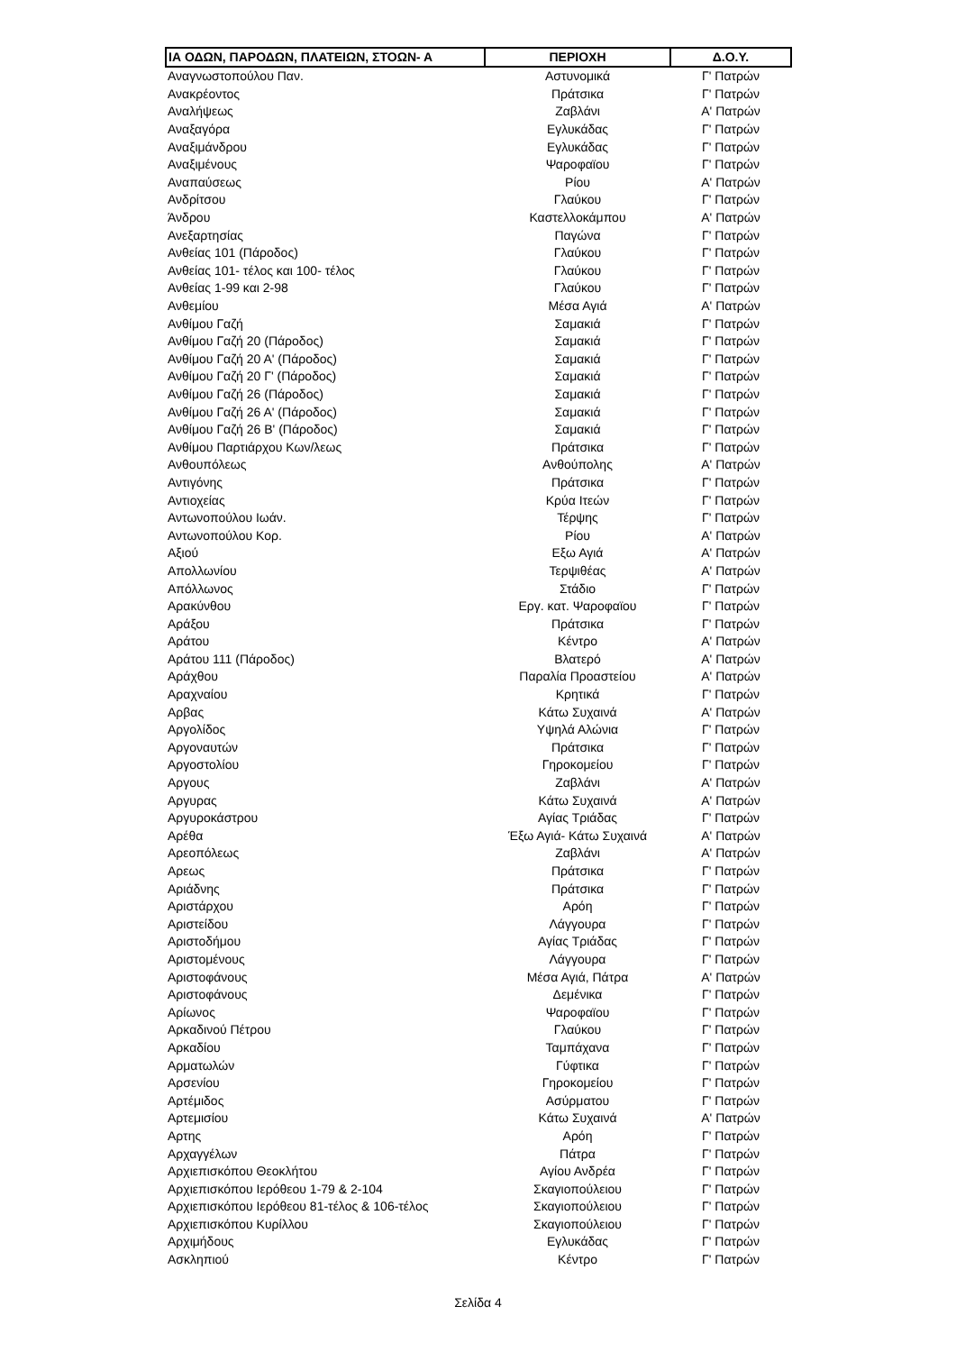| ΙΑ ΟΔΩΝ, ΠΑΡΟΔΩΝ, ΠΛΑΤΕΙΩΝ, ΣΤΟΩΝ- Α | ΠΕΡΙΟΧΗ | Δ.Ο.Υ. |
| --- | --- | --- |
| Αναγνωστοπούλου Παν. | Αστυνομικά | Γ' Πατρών |
| Ανακρέοντος | Πράτσικα | Γ' Πατρών |
| Αναλήψεως | Ζαβλάνι | Α' Πατρών |
| Αναξαγόρα | Εγλυκάδας | Γ' Πατρών |
| Αναξιμάνδρου | Εγλυκάδας | Γ' Πατρών |
| Αναξιμένους | Ψαροφαϊου | Γ' Πατρών |
| Αναπαύσεως | Ρίου | Α' Πατρών |
| Ανδρίτσου | Γλαύκου | Γ' Πατρών |
| Άνδρου | Καστελλοκάμπου | Α' Πατρών |
| Ανεξαρτησίας | Παγώνα | Γ' Πατρών |
| Ανθείας 101 (Πάροδος) | Γλαύκου | Γ' Πατρών |
| Ανθείας 101- τέλος και 100- τέλος | Γλαύκου | Γ' Πατρών |
| Ανθείας 1-99 και 2-98 | Γλαύκου | Γ' Πατρών |
| Ανθεμίου | Μέσα Αγιά | Α' Πατρών |
| Ανθίμου Γαζή | Σαμακιά | Γ' Πατρών |
| Ανθίμου Γαζή 20 (Πάροδος) | Σαμακιά | Γ' Πατρών |
| Ανθίμου Γαζή 20 Α' (Πάροδος) | Σαμακιά | Γ' Πατρών |
| Ανθίμου Γαζή 20 Γ' (Πάροδος) | Σαμακιά | Γ' Πατρών |
| Ανθίμου Γαζή 26 (Πάροδος) | Σαμακιά | Γ' Πατρών |
| Ανθίμου Γαζή 26 Α' (Πάροδος) | Σαμακιά | Γ' Πατρών |
| Ανθίμου Γαζή 26 Β' (Πάροδος) | Σαμακιά | Γ' Πατρών |
| Ανθίμου Παρτιάρχου Κων/λεως | Πράτσικα | Γ' Πατρών |
| Ανθουπόλεως | Ανθούπολης | Α' Πατρών |
| Αντιγόνης | Πράτσικα | Γ' Πατρών |
| Αντιοχείας | Κρύα Ιτεών | Γ' Πατρών |
| Αντωνοπούλου Ιωάν. | Τέρψης | Γ' Πατρών |
| Αντωνοπούλου Κορ. | Ρίου | Α' Πατρών |
| Αξιού | Εξω Αγιά | Α' Πατρών |
| Απολλωνίου | Τερψιθέας | Α' Πατρών |
| Απόλλωνος | Στάδιο | Γ' Πατρών |
| Αρακύνθου | Εργ. κατ. Ψαροφαϊου | Γ' Πατρών |
| Αράξου | Πράτσικα | Γ' Πατρών |
| Αράτου | Κέντρο | Α' Πατρών |
| Αράτου 111 (Πάροδος) | Βλατερό | Α' Πατρών |
| Αράχθου | Παραλία Προαστείου | Α' Πατρών |
| Αραχναίου | Κρητικά | Γ' Πατρών |
| Αρβας | Κάτω Συχαινά | Α' Πατρών |
| Αργολίδος | Υψηλά Αλώνια | Γ' Πατρών |
| Αργοναυτών | Πράτσικα | Γ' Πατρών |
| Αργοστολίου | Γηροκομείου | Γ' Πατρών |
| Αργους | Ζαβλάνι | Α' Πατρών |
| Αργυρας | Κάτω Συχαινά | Α' Πατρών |
| Αργυροκάστρου | Αγίας Τριάδας | Γ' Πατρών |
| Αρέθα | Έξω Αγιά- Κάτω Συχαινά | Α' Πατρών |
| Αρεοπόλεως | Ζαβλάνι | Α' Πατρών |
| Αρεως | Πράτσικα | Γ' Πατρών |
| Αριάδνης | Πράτσικα | Γ' Πατρών |
| Αριστάρχου | Αρόη | Γ' Πατρών |
| Αριστείδου | Λάγγουρα | Γ' Πατρών |
| Αριστοδήμου | Αγίας Τριάδας | Γ' Πατρών |
| Αριστομένους | Λάγγουρα | Γ' Πατρών |
| Αριστοφάνους | Μέσα Αγιά, Πάτρα | Α' Πατρών |
| Αριστοφάνους | Δεμένικα | Γ' Πατρών |
| Αρίωνος | Ψαροφαϊου | Γ' Πατρών |
| Αρκαδινού Πέτρου | Γλαύκου | Γ' Πατρών |
| Αρκαδίου | Ταμπάχανα | Γ' Πατρών |
| Αρματωλών | Γύφτικα | Γ' Πατρών |
| Αρσενίου | Γηροκομείου | Γ' Πατρών |
| Αρτέμιδος | Ασύρματου | Γ' Πατρών |
| Αρτεμισίου | Κάτω Συχαινά | Α' Πατρών |
| Αρτης | Αρόη | Γ' Πατρών |
| Αρχαγγέλων | Πάτρα | Γ' Πατρών |
| Αρχιεπισκόπου Θεοκλήτου | Αγίου Ανδρέα | Γ' Πατρών |
| Αρχιεπισκόπου Ιερόθεου 1-79 & 2-104 | Σκαγιοπούλειου | Γ' Πατρών |
| Αρχιεπισκόπου Ιερόθεου 81-τέλος & 106-τέλος | Σκαγιοπούλειου | Γ' Πατρών |
| Αρχιεπισκόπου Κυρίλλου | Σκαγιοπούλειου | Γ' Πατρών |
| Αρχιμήδους | Εγλυκάδας | Γ' Πατρών |
| Ασκληπιού | Κέντρο | Γ' Πατρών |
Σελίδα 4